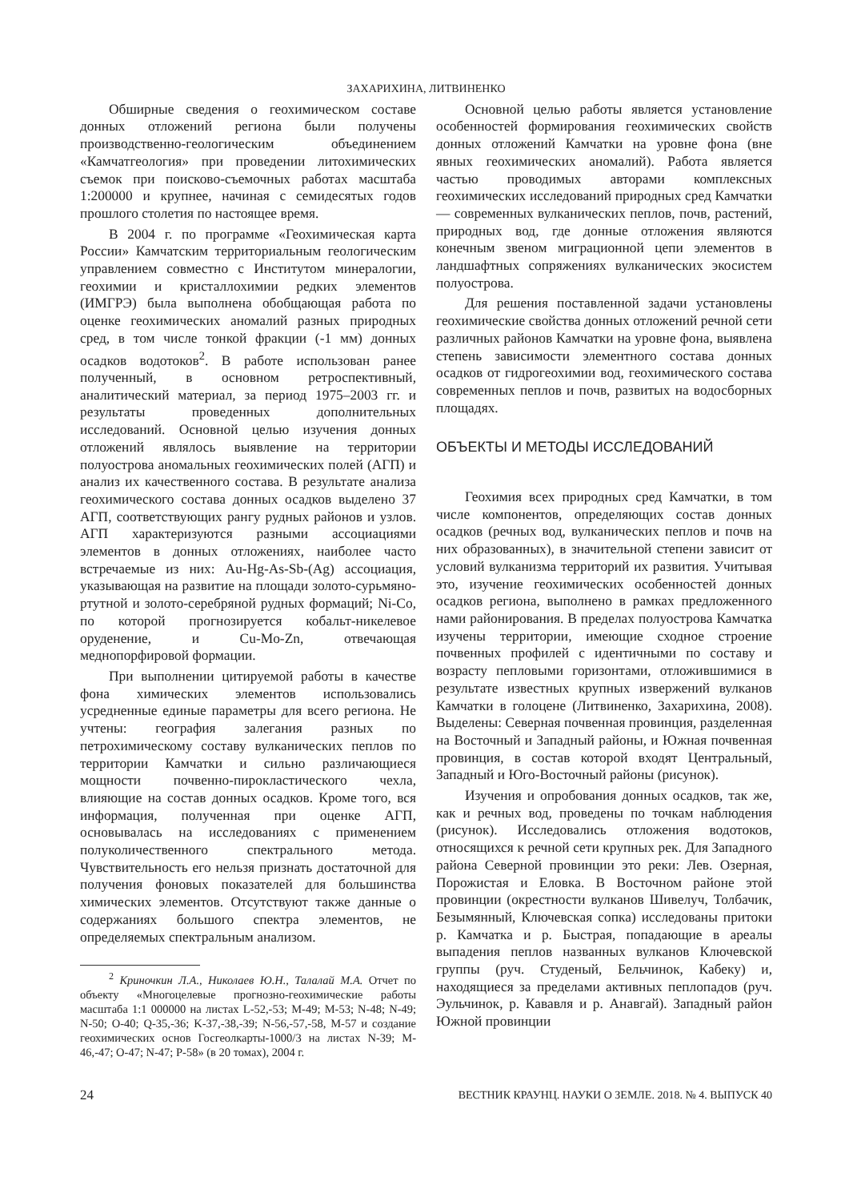ЗАХАРИХИНА, ЛИТВИНЕНКО
Обширные сведения о геохимическом составе донных отложений региона были получены производственно-геологическим объединением «Камчатгеология» при проведении литохимических съемок при поисково-съемочных работах масштаба 1:200000 и крупнее, начиная с семидесятых годов прошлого столетия по настоящее время.
В 2004 г. по программе «Геохимическая карта России» Камчатским территориальным геологическим управлением совместно с Институтом минералогии, геохимии и кристаллохимии редких элементов (ИМГРЭ) была выполнена обобщающая работа по оценке геохимических аномалий разных природных сред, в том числе тонкой фракции (-1 мм) донных осадков водотоков<sup>2</sup>. В работе использован ранее полученный, в основном ретроспективный, аналитический материал, за период 1975–2003 гг. и результаты проведенных дополнительных исследований. Основной целью изучения донных отложений являлось выявление на территории полуострова аномальных геохимических полей (АГП) и анализ их качественного состава. В результате анализа геохимического состава донных осадков выделено 37 АГП, соответствующих рангу рудных районов и узлов. АГП характеризуются разными ассоциациями элементов в донных отложениях, наиболее часто встречаемые из них: Au-Hg-As-Sb-(Ag) ассоциация, указывающая на развитие на площади золото-сурьмяно-ртутной и золото-серебряной рудных формаций; Ni-Co, по которой прогнозируется кобальт-никелевое оруденение, и Cu-Mo-Zn, отвечающая меднопорфировой формации.
При выполнении цитируемой работы в качестве фона химических элементов использовались усредненные единые параметры для всего региона. Не учтены: география залегания разных по петрохимическому составу вулканических пеплов по территории Камчатки и сильно различающиеся мощности почвенно-пирокластического чехла, влияющие на состав донных осадков. Кроме того, вся информация, полученная при оценке АГП, основывалась на исследованиях с применением полуколичественного спектрального метода. Чувствительность его нельзя признать достаточной для получения фоновых показателей для большинства химических элементов. Отсутствуют также данные о содержаниях большого спектра элементов, не определяемых спектральным анализом.
<sup>2</sup> Криночкин Л.А., Николаев Ю.Н., Талалай М.А. Отчет по объекту «Многоцелевые прогнозно-геохимические работы масштаба 1:1 000000 на листах L-52,-53; M-49; M-53; N-48; N-49; N-50; O-40; Q-35,-36; K-37,-38,-39; N-56,-57,-58, M-57 и создание геохимических основ Госгеолкарты-1000/3 на листах N-39; M-46,-47; O-47; N-47; P-58» (в 20 томах), 2004 г.
Основной целью работы является установление особенностей формирования геохимических свойств донных отложений Камчатки на уровне фона (вне явных геохимических аномалий). Работа является частью проводимых авторами комплексных геохимических исследований природных сред Камчатки — современных вулканических пеплов, почв, растений, природных вод, где донные отложения являются конечным звеном миграционной цепи элементов в ландшафтных сопряжениях вулканических экосистем полуострова.
Для решения поставленной задачи установлены геохимические свойства донных отложений речной сети различных районов Камчатки на уровне фона, выявлена степень зависимости элементного состава донных осадков от гидрогеохимии вод, геохимического состава современных пеплов и почв, развитых на водосборных площадях.
ОБЪЕКТЫ И МЕТОДЫ ИССЛЕДОВАНИЙ
Геохимия всех природных сред Камчатки, в том числе компонентов, определяющих состав донных осадков (речных вод, вулканических пеплов и почв на них образованных), в значительной степени зависит от условий вулканизма территорий их развития. Учитывая это, изучение геохимических особенностей донных осадков региона, выполнено в рамках предложенного нами районирования. В пределах полуострова Камчатка изучены территории, имеющие сходное строение почвенных профилей с идентичными по составу и возрасту пепловыми горизонтами, отложившимися в результате известных крупных извержений вулканов Камчатки в голоцене (Литвиненко, Захарихина, 2008). Выделены: Северная почвенная провинция, разделенная на Восточный и Западный районы, и Южная почвенная провинция, в состав которой входят Центральный, Западный и Юго-Восточный районы (рисунок).
Изучения и опробования донных осадков, так же, как и речных вод, проведены по точкам наблюдения (рисунок). Исследовались отложения водотоков, относящихся к речной сети крупных рек. Для Западного района Северной провинции это реки: Лев. Озерная, Порожистая и Еловка. В Восточном районе этой провинции (окрестности вулканов Шивелуч, Толбачик, Безымянный, Ключевская сопка) исследованы притоки р. Камчатка и р. Быстрая, попадающие в ареалы выпадения пеплов названных вулканов Ключевской группы (руч. Студеный, Бельчинок, Кабеку) и, находящиеся за пределами активных пеплопадов (руч. Эульчинок, р. Кававля и р. Анавгай). Западный район Южной провинции
24 ВЕСТНИК КРАУНЦ. НАУКИ О ЗЕМЛЕ. 2018. № 4. ВЫПУСК 40